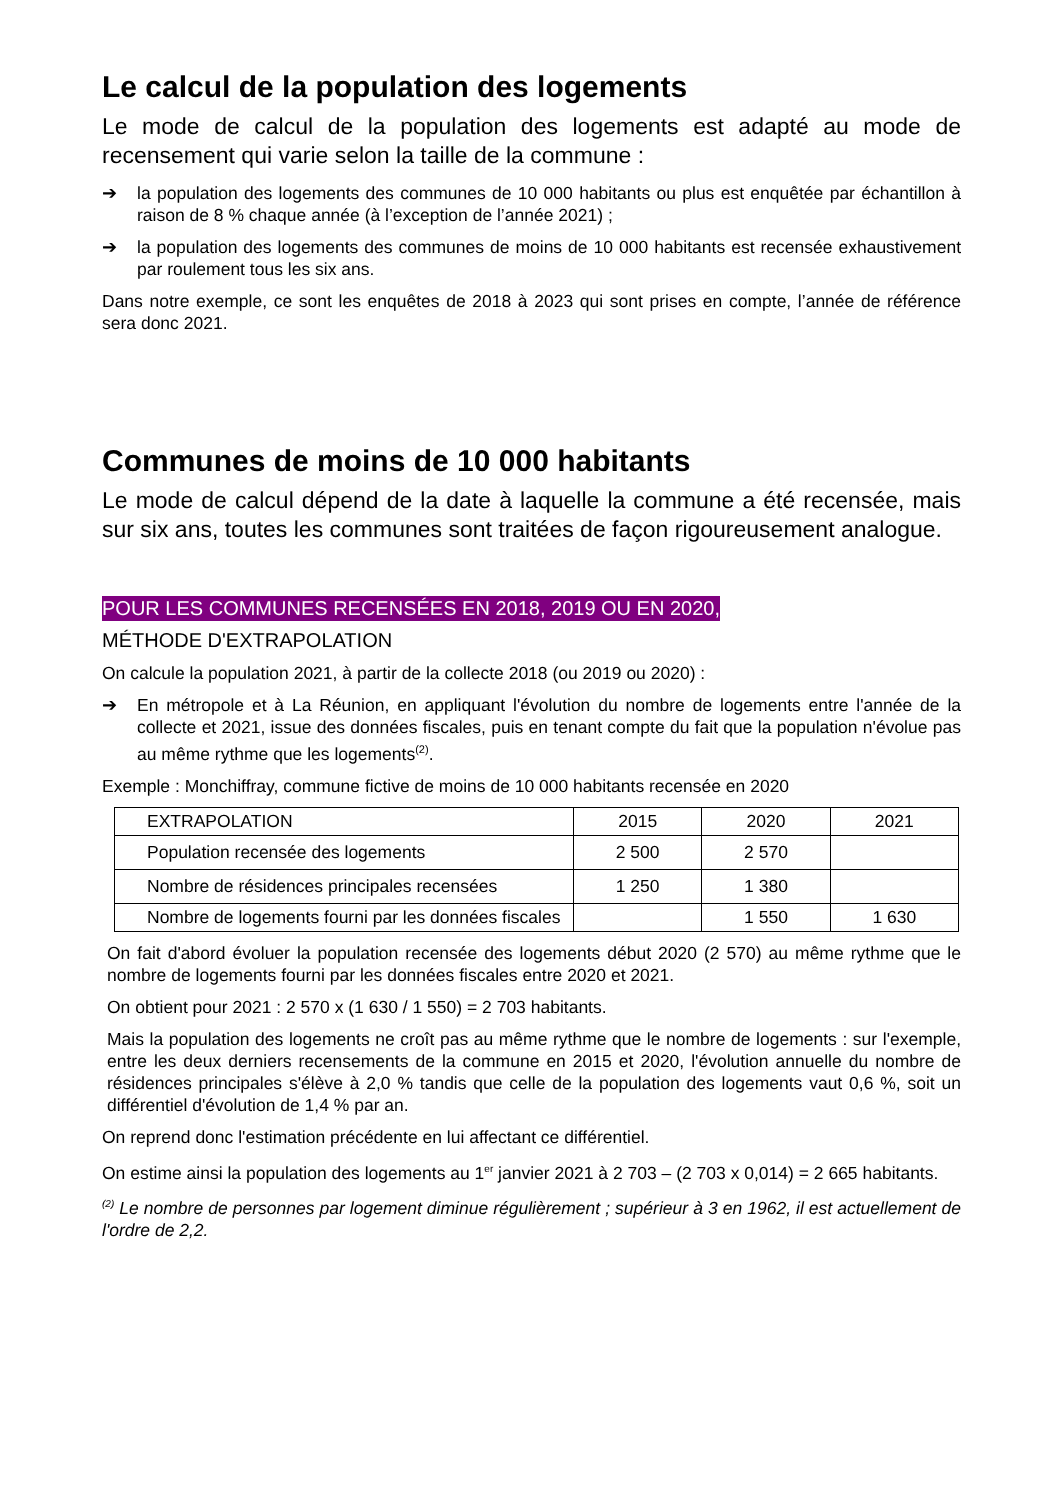Le calcul de la population des logements
Le mode de calcul de la population des logements est adapté au mode de recensement qui varie selon la taille de la commune :
➔ la population des logements des communes de 10 000 habitants ou plus est enquêtée par échantillon à raison de 8 % chaque année (à l’exception de l’année 2021) ;
➔ la population des logements des communes de moins de 10 000 habitants est recensée exhaustivement par roulement tous les six ans.
Dans notre exemple, ce sont les enquêtes de 2018 à 2023 qui sont prises en compte, l’année de référence sera donc 2021.
Communes de moins de 10 000 habitants
Le mode de calcul dépend de la date à laquelle la commune a été recensée, mais sur six ans, toutes les communes sont traitées de façon rigoureusement analogue.
POUR LES COMMUNES RECENSÉES EN 2018, 2019 OU EN 2020,
MÉTHODE D'EXTRAPOLATION
On calcule la population 2021, à partir de la collecte 2018 (ou 2019 ou 2020) :
➔ En métropole et à La Réunion, en appliquant l'évolution du nombre de logements entre l'année de la collecte et 2021, issue des données fiscales, puis en tenant compte du fait que la population n'évolue pas au même rythme que les logements<sup>(2)</sup>.
Exemple : Monchiffray, commune fictive de moins de 10 000 habitants recensée en 2020
| EXTRAPOLATION | 2015 | 2020 | 2021 |
| Population recensée des logements | 2 500 | 2 570 | |
| Nombre de résidences principales recensées | 1 250 | 1 380 | |
| Nombre de logements fourni par les données fiscales | | 1 550 | 1 630 |
On fait d'abord évoluer la population recensée des logements début 2020 (2 570) au même rythme que le nombre de logements fourni par les données fiscales entre 2020 et 2021.
On obtient pour 2021 : 2 570 x (1 630 / 1 550) = 2 703 habitants.
Mais la population des logements ne croît pas au même rythme que le nombre de logements : sur l'exemple, entre les deux derniers recensements de la commune en 2015 et 2020, l'évolution annuelle du nombre de résidences principales s'élève à 2,0 % tandis que celle de la population des logements vaut 0,6 %, soit un différentiel d'évolution de 1,4 % par an.
On reprend donc l'estimation précédente en lui affectant ce différentiel.
On estime ainsi la population des logements au 1<sup>er</sup> janvier 2021 à 2 703 – (2 703 x 0,014) = 2 665 habitants.
<sup>(2)</sup> Le nombre de personnes par logement diminue régulièrement ; supérieur à 3 en 1962, il est actuellement de l'ordre de 2,2.